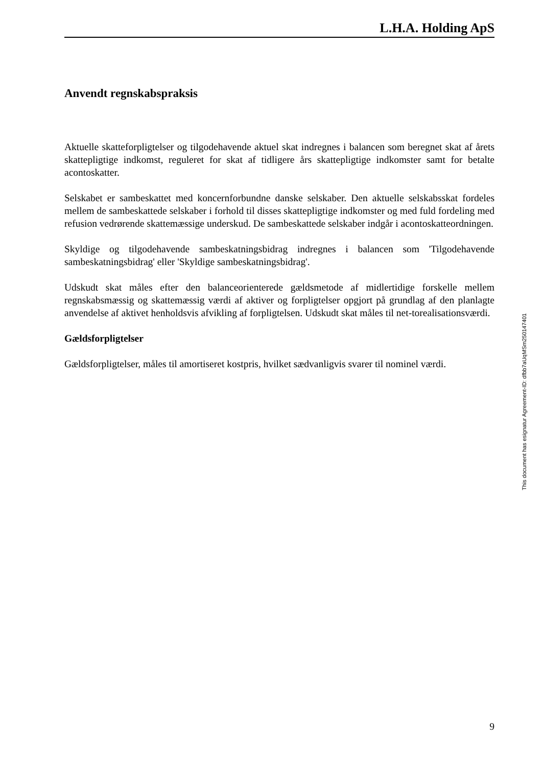L.H.A. Holding ApS
Anvendt regnskabspraksis
Aktuelle skatteforpligtelser og tilgodehavende aktuel skat indregnes i balancen som beregnet skat af årets skattepligtige indkomst, reguleret for skat af tidligere års skattepligtige indkomster samt for betalte acontoskatter.
Selskabet er sambeskattet med koncernforbundne danske selskaber. Den aktuelle selskabsskat fordeles mellem de sambeskattede selskaber i forhold til disses skattepligtige indkomster og med fuld fordeling med refusion vedrørende skattemæssige underskud. De sambeskattede selskaber indgår i acontoskatteordningen.
Skyldige og tilgodehavende sambeskatningsbidrag indregnes i balancen som 'Tilgodehavende sambeskatningsbidrag' eller 'Skyldige sambeskatningsbidrag'.
Udskudt skat måles efter den balanceorienterede gældsmetode af midlertidige forskelle mellem regnskabsmæssig og skattemæssig værdi af aktiver og forpligtelser opgjort på grundlag af den planlagte anvendelse af aktivet henholdsvis afvikling af forpligtelsen. Udskudt skat måles til net-torealisationsværdi.
Gældsforpligtelser
Gældsforpligtelser, måles til amortiseret kostpris, hvilket sædvanligvis svarer til nominel værdi.
This document has esignatur Agreement-ID: dfbb7aUqMSm250147401
9